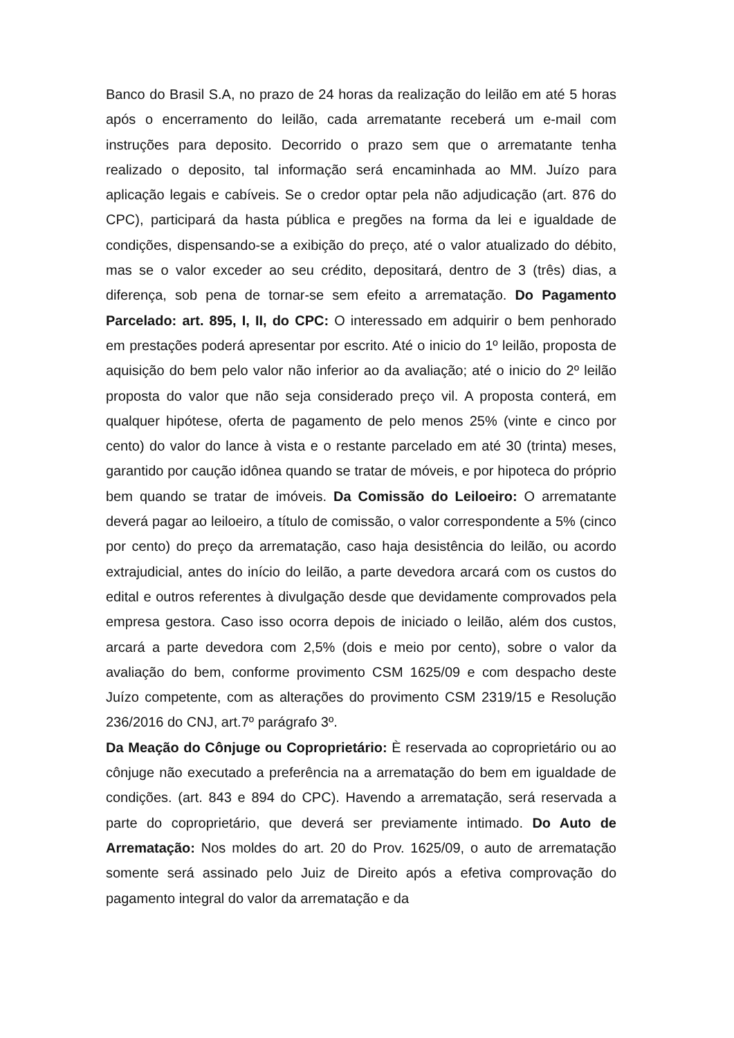Banco do Brasil S.A, no prazo de 24 horas da realização do leilão em até 5 horas após o encerramento do leilão, cada arrematante receberá um e-mail com instruções para deposito. Decorrido o prazo sem que o arrematante tenha realizado o deposito, tal informação será encaminhada ao MM. Juízo para aplicação legais e cabíveis. Se o credor optar pela não adjudicação (art. 876 do CPC), participará da hasta pública e pregões na forma da lei e igualdade de condições, dispensando-se a exibição do preço, até o valor atualizado do débito, mas se o valor exceder ao seu crédito, depositará, dentro de 3 (três) dias, a diferença, sob pena de tornar-se sem efeito a arrematação. Do Pagamento Parcelado: art. 895, I, II, do CPC: O interessado em adquirir o bem penhorado em prestações poderá apresentar por escrito. Até o inicio do 1º leilão, proposta de aquisição do bem pelo valor não inferior ao da avaliação; até o inicio do 2º leilão proposta do valor que não seja considerado preço vil. A proposta conterá, em qualquer hipótese, oferta de pagamento de pelo menos 25% (vinte e cinco por cento) do valor do lance à vista e o restante parcelado em até 30 (trinta) meses, garantido por caução idônea quando se tratar de móveis, e por hipoteca do próprio bem quando se tratar de imóveis. Da Comissão do Leiloeiro: O arrematante deverá pagar ao leiloeiro, a título de comissão, o valor correspondente a 5% (cinco por cento) do preço da arrematação, caso haja desistência do leilão, ou acordo extrajudicial, antes do início do leilão, a parte devedora arcará com os custos do edital e outros referentes à divulgação desde que devidamente comprovados pela empresa gestora. Caso isso ocorra depois de iniciado o leilão, além dos custos, arcará a parte devedora com 2,5% (dois e meio por cento), sobre o valor da avaliação do bem, conforme provimento CSM 1625/09 e com despacho deste Juízo competente, com as alterações do provimento CSM 2319/15 e Resolução 236/2016 do CNJ, art.7º parágrafo 3º.
Da Meação do Cônjuge ou Coproprietário: È reservada ao coproprietário ou ao cônjuge não executado a preferência na a arrematação do bem em igualdade de condições. (art. 843 e 894 do CPC). Havendo a arrematação, será reservada a parte do coproprietário, que deverá ser previamente intimado. Do Auto de Arrematação: Nos moldes do art. 20 do Prov. 1625/09, o auto de arrematação somente será assinado pelo Juiz de Direito após a efetiva comprovação do pagamento integral do valor da arrematação e da